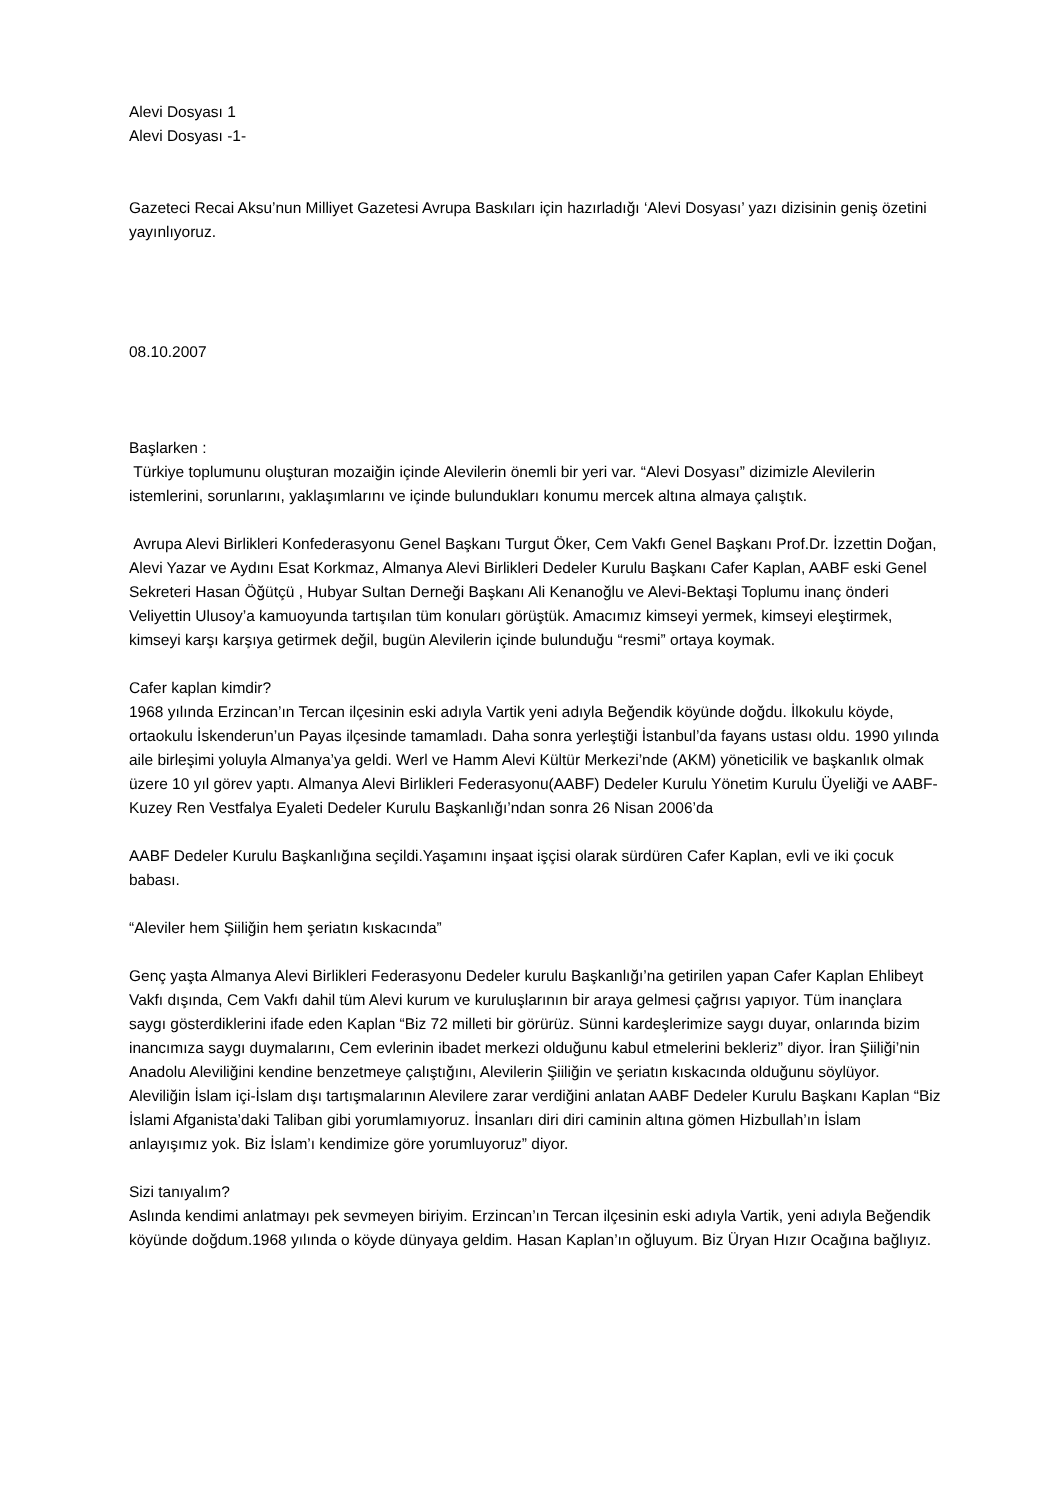Alevi Dosyası 1
Alevi Dosyası -1-
Gazeteci Recai Aksu’nun Milliyet Gazetesi Avrupa Baskıları için hazırladığı ‘Alevi Dosyası’ yazı dizisinin geniş özetini yayınlıyoruz.
08.10.2007
Başlarken :
Türkiye toplumunu oluşturan mozaiğin içinde Alevilerin önemli bir yeri var. “Alevi Dosyası” dizimizle Alevilerin istemlerini, sorunlarını, yaklaşımlarını ve içinde bulundukları konumu mercek altına almaya çalıştık.
Avrupa Alevi Birlikleri Konfederasyonu Genel Başkanı Turgut Öker, Cem Vakfı Genel Başkanı Prof.Dr. İzzettin Doğan, Alevi Yazar ve Aydını Esat Korkmaz, Almanya Alevi Birlikleri Dedeler Kurulu Başkanı Cafer Kaplan, AABF eski Genel Sekreteri Hasan Öğütçü , Hubyar Sultan Derneği Başkanı Ali Kenanoğlu ve Alevi-Bektaşi Toplumu inanç önderi Veliyettin Ulusoy’a kamuoyunda tartışılan tüm konuları görüştük. Amacımız kimseyi yermek, kimseyi eleştirmek, kimseyi karşı karşıya getirmek değil, bugün Alevilerin içinde bulunduğu “resmi” ortaya koymak.
Cafer kaplan kimdir?
1968 yılında Erzincan’ın Tercan ilçesinin eski adıyla Vartik yeni adıyla Beğendik köyünde doğdu. İlkokulu köyde, ortaokulu İskenderun’un Payas ilçesinde tamamladı. Daha sonra yerleştiği İstanbul’da fayans ustası oldu. 1990 yılında aile birleşimi yoluyla Almanya’ya geldi. Werl ve Hamm Alevi Kültür Merkezi’nde (AKM) yöneticilik ve başkanlık olmak üzere 10 yıl görev yaptı. Almanya Alevi Birlikleri Federasyonu(AABF) Dedeler Kurulu Yönetim Kurulu Üyeliği ve AABF-Kuzey Ren Vestfalya Eyaleti Dedeler Kurulu Başkanlığı’ndan sonra 26 Nisan 2006’da
AABF Dedeler Kurulu Başkanlığına seçildi.Yaşamını inşaat işçisi olarak sürdüren Cafer Kaplan, evli ve iki çocuk babası.
“Aleviler hem Şiiliğin hem şeriatın kıskacında”
Genç yaşta Almanya Alevi Birlikleri Federasyonu Dedeler kurulu Başkanlığı’na getirilen yapan Cafer Kaplan Ehlibeyt Vakfı dışında, Cem Vakfı dahil tüm Alevi kurum ve kuruluşlarının bir araya gelmesi çağrısı yapıyor. Tüm inançlara saygı gösterdiklerini ifade eden Kaplan “Biz 72 milleti bir görürüz. Sünni kardeşlerimize saygı duyar, onlarında bizim inancımıza saygı duymalarını, Cem evlerinin ibadet merkezi olduğunu kabul etmelerini bekleriz” diyor. İran Şiiliği’nin Anadolu Aleviliğini kendine benzetmeye çalıştığını, Alevilerin Şiiliğin ve şeriatın kıskacında olduğunu söylüyor. Aleviliğin İslam içi-İslam dışı tartışmalarının Alevilere zarar verdiğini anlatan AABF Dedeler Kurulu Başkanı Kaplan “Biz İslami Afganista’daki Taliban gibi yorumlamıyoruz. İnsanları diri diri caminin altına gömen Hizbullah’ın İslam anlayışımız yok. Biz İslam’ı kendimize göre yorumluyoruz” diyor.
Sizi tanıyalım?
Aslında kendimi anlatmayı pek sevmeyen biriyim. Erzincan’ın Tercan ilçesinin eski adıyla Vartik, yeni adıyla Beğendik köyünde doğdum.1968 yılında o köyde dünyaya geldim. Hasan Kaplan’ın oğluyum. Biz Üryan Hızır Ocağına bağlıyız.